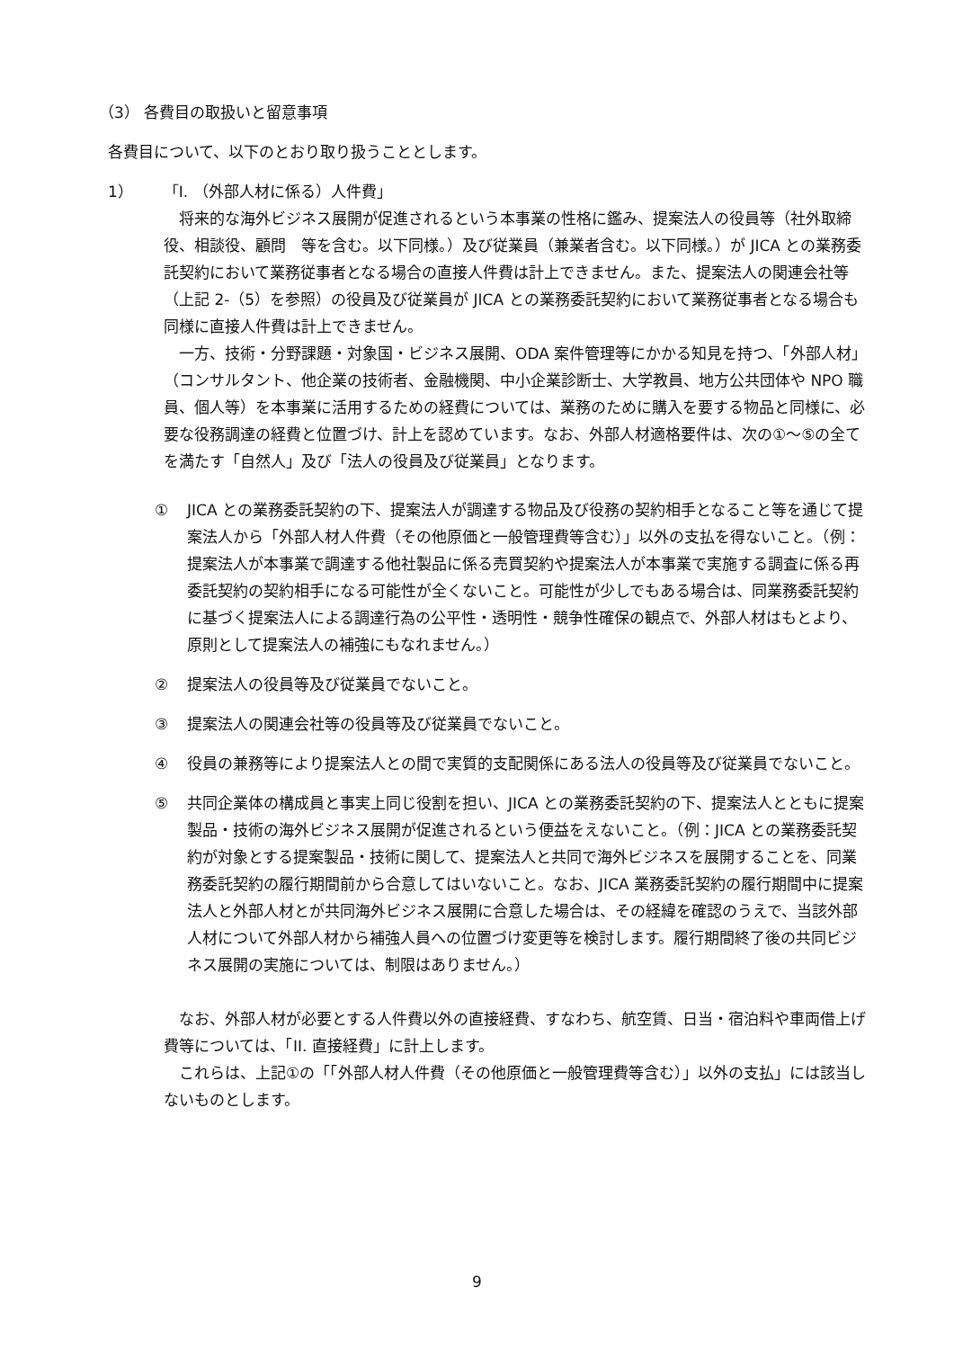（3） 各費目の取扱いと留意事項
各費目について、以下のとおり取り扱うこととします。
1）　　「I. （外部人材に係る）人件費」
将来的な海外ビジネス展開が促進されるという本事業の性格に鑑み、提案法人の役員等（社外取締役、相談役、顧問　等を含む。以下同様。）及び従業員（兼業者含む。以下同様。）が JICA との業務委託契約において業務従事者となる場合の直接人件費は計上できません。また、提案法人の関連会社等（上記 2-（5）を参照）の役員及び従業員が JICA との業務委託契約において業務従事者となる場合も同様に直接人件費は計上できません。
一方、技術・分野課題・対象国・ビジネス展開、ODA 案件管理等にかかる知見を持つ、「外部人材」（コンサルタント、他企業の技術者、金融機関、中小企業診断士、大学教員、地方公共団体や NPO 職員、個人等）を本事業に活用するための経費については、業務のために購入を要する物品と同様に、必要な役務調達の経費と位置づけ、計上を認めています。なお、外部人材適格要件は、次の①～⑤の全てを満たす「自然人」及び「法人の役員及び従業員」となります。
① JICA との業務委託契約の下、提案法人が調達する物品及び役務の契約相手となること等を通じて提案法人から「外部人材人件費（その他原価と一般管理費等含む）」以外の支払を得ないこと。（例：提案法人が本事業で調達する他社製品に係る売買契約や提案法人が本事業で実施する調査に係る再委託契約の契約相手になる可能性が全くないこと。可能性が少しでもある場合は、同業務委託契約に基づく提案法人による調達行為の公平性・透明性・競争性確保の観点で、外部人材はもとより、原則として提案法人の補強にもなれません。）
② 提案法人の役員等及び従業員でないこと。
③ 提案法人の関連会社等の役員等及び従業員でないこと。
④ 役員の兼務等により提案法人との間で実質的支配関係にある法人の役員等及び従業員でないこと。
⑤ 共同企業体の構成員と事実上同じ役割を担い、JICA との業務委託契約の下、提案法人とともに提案製品・技術の海外ビジネス展開が促進されるという便益をえないこと。（例：JICA との業務委託契約が対象とする提案製品・技術に関して、提案法人と共同で海外ビジネスを展開することを、同業務委託契約の履行期間前から合意してはいないこと。なお、JICA 業務委託契約の履行期間中に提案法人と外部人材とが共同海外ビジネス展開に合意した場合は、その経緯を確認のうえで、当該外部人材について外部人材から補強人員への位置づけ変更等を検討します。履行期間終了後の共同ビジネス展開の実施については、制限はありません。）
なお、外部人材が必要とする人件費以外の直接経費、すなわち、航空賃、日当・宿泊料や車両借上げ費等については、「II. 直接経費」に計上します。
これらは、上記①の「「外部人材人件費（その他原価と一般管理費等含む）」以外の支払」には該当しないものとします。
9